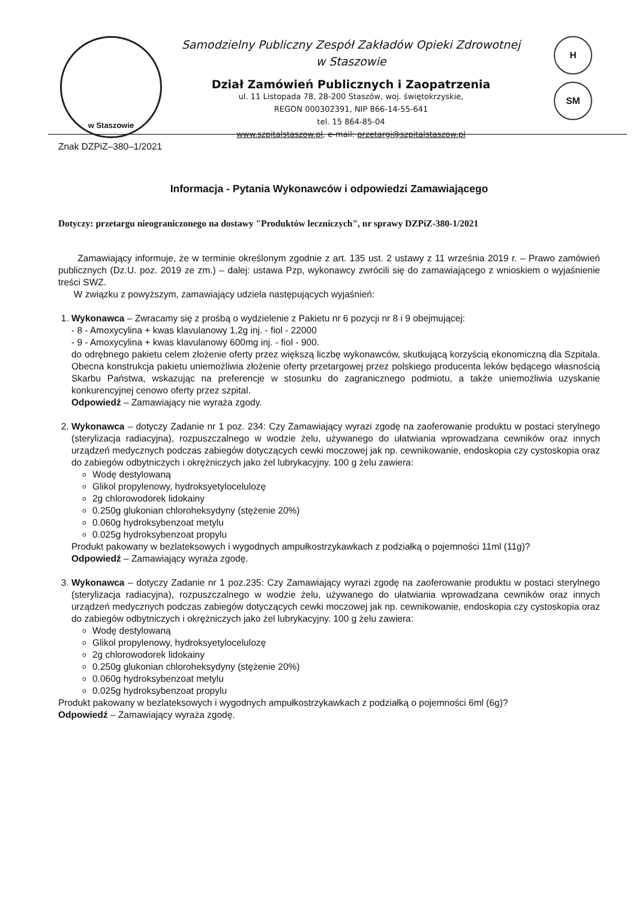w Staszowie
Samodzielny Publiczny Zespół Zakładów Opieki Zdrowotnej
w Staszowie
Dział Zamówień Publicznych i Zaopatrzenia
ul. 11 Listopada 78, 28-200 Staszów, woj. świętokrzyskie,
REGON 000302391, NIP 866-14-55-641
tel. 15 864-85-04
www.szpitalstaszow.pl, e-mail: przetargi@szpitalstaszow.pl
H
SM
Znak DZPiZ–380–1/2021
Informacja - Pytania Wykonawców i odpowiedzi Zamawiającego
Dotyczy: przetargu nieograniczonego na dostawy "Produktów leczniczych", nr sprawy DZPiZ-380-1/2021
Zamawiający informuje, że w terminie określonym zgodnie z art. 135 ust. 2 ustawy z 11 września 2019 r. – Prawo zamówień publicznych (Dz.U. poz. 2019 ze zm.) – dalej: ustawa Pzp, wykonawcy zwrócili się do zamawiającego z wnioskiem o wyjaśnienie treści SWZ.
W związku z powyższym, zamawiający udziela następujących wyjaśnień:
1. Wykonawca – Zwracamy się z prośbą o wydzielenie z Pakietu nr 6 pozycji nr 8 i 9 obejmującej:
- 8 - Amoxycylina + kwas klavulanowy 1,2g inj. - fiol - 22000
- 9 - Amoxycylina + kwas klavulanowy 600mg inj. - fiol - 900.
do odrębnego pakietu celem złożenie oferty przez większą liczbę wykonawców, skutkującą korzyścią ekonomiczną dla Szpitala. Obecna konstrukcja pakietu uniemożliwia złożenie oferty przetargowej przez polskiego producenta leków będącego własnością Skarbu Państwa, wskazując na preferencje w stosunku do zagranicznego podmiotu, a także uniemożliwia uzyskanie konkurencyjnej cenowo oferty przez szpital.
Odpowiedź – Zamawiający nie wyraża zgody.
2. Wykonawca – dotyczy Zadanie nr 1 poz. 234: Czy Zamawiający wyrazi zgodę na zaoferowanie produktu w postaci sterylnego (sterylizacja radiacyjna), rozpuszczalnego w wodzie żelu, używanego do ułatwiania wprowadzana cewników oraz innych urządzeń medycznych podczas zabiegów dotyczących cewki moczowej jak np. cewnikowanie, endoskopia czy cystoskopia oraz do zabiegów odbytniczych i okrężniczych jako żel lubrykacyjny. 100 g żelu zawiera:
Wodę destylowaną
Glikol propylenowy, hydroksyetylocelulozę
2g chlorowodorek lidokainy
0.250g glukonian chloroheksydyny (stężenie 20%)
0.060g hydroksybenzoat metylu
0.025g hydroksybenzoat propylu
Produkt pakowany w bezlateksowych i wygodnych ampułkostrzykawkach z podziałką o pojemności 11ml (11g)?
Odpowiedź – Zamawiający wyraża zgodę.
3. Wykonawca – dotyczy Zadanie nr 1 poz.235: Czy Zamawiający wyrazi zgodę na zaoferowanie produktu w postaci sterylnego (sterylizacja radiacyjna), rozpuszczalnego w wodzie żelu, używanego do ułatwiania wprowadzana cewników oraz innych urządzeń medycznych podczas zabiegów dotyczących cewki moczowej jak np. cewnikowanie, endoskopia czy cystoskopia oraz do zabiegów odbytniczych i okrężniczych jako żel lubrykacyjny. 100 g żelu zawiera:
Wodę destylowaną
Glikol propylenowy, hydroksyetylocelulozę
2g chlorowodorek lidokainy
0.250g glukonian chloroheksydyny (stężenie 20%)
0.060g hydroksybenzoat metylu
0.025g hydroksybenzoat propylu
Produkt pakowany w bezlateksowych i wygodnych ampułkostrzykawkach z podziałką o pojemności 6ml (6g)?
Odpowiedź – Zamawiający wyraża zgodę.